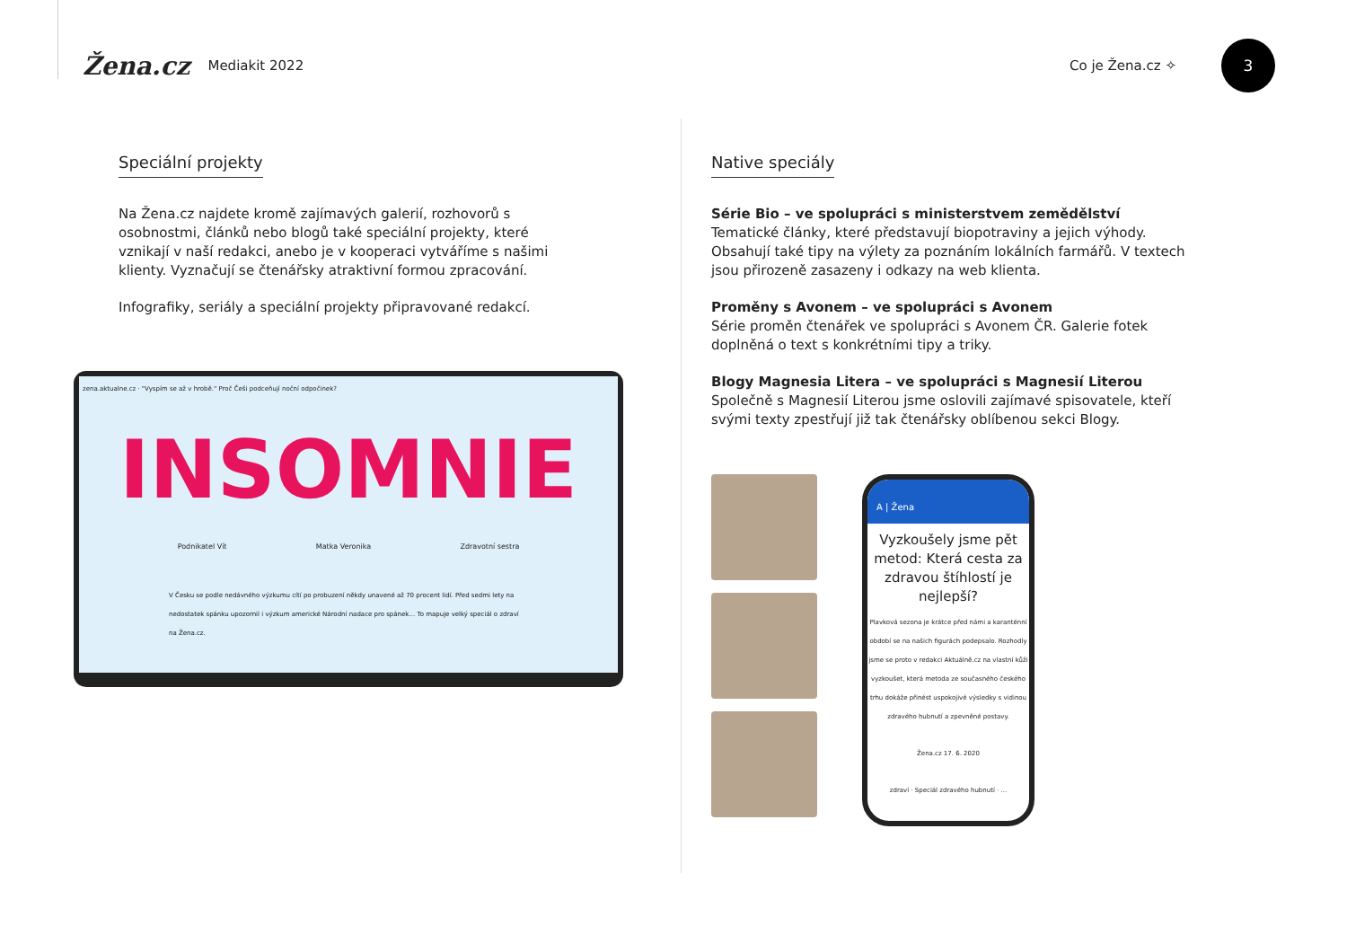Žena.cz Mediakit 2022 Co je Žena.cz ✧
3
Speciální projekty
Na Žena.cz najdete kromě zajímavých galerií, rozhovorů s osobnostmi, článků nebo blogů také speciální projekty, které vznikají v naší redakci, anebo je v kooperaci vytváříme s našimi klienty. Vyznačují se čtenářsky atraktivní formou zpracování.
Infografiky, seriály a speciální projekty připravované redakcí.
zena.aktualne.cz · "Vyspím se až v hrobě." Proč Češi podceňují noční odpočinek?
INSOMNIE
Podnikatel Vít Matka Veronika Zdravotní sestra
V Česku se podle nedávného výzkumu cítí po probuzení někdy unavené až 70 procent lidí. Před sedmi lety na nedostatek spánku upozornil i výzkum americké Národní nadace pro spánek… To mapuje velký speciál o zdraví na Žena.cz.
Native speciály
Série Bio – ve spolupráci s ministerstvem zemědělství
Tematické články, které představují biopotraviny a jejich výhody. Obsahují také tipy na výlety za poznáním lokálních farmářů. V textech jsou přirozeně zasazeny i odkazy na web klienta.
Proměny s Avonem – ve spolupráci s Avonem
Série proměn čtenářek ve spolupráci s Avonem ČR. Galerie fotek doplněná o text s konkrétními tipy a triky.
Blogy Magnesia Litera – ve spolupráci s Magnesií Literou
Společně s Magnesií Literou jsme oslovili zajímavé spisovatele, kteří svými texty zpestřují již tak čtenářsky oblíbenou sekci Blogy.
A | Žena
Vyzkoušely jsme pět metod: Která cesta za zdravou štíhlostí je nejlepší?
Plavková sezona je krátce před námi a karanténní období se na našich figurách podepsalo. Rozhodly jsme se proto v redakci Aktuálně.cz na vlastní kůži vyzkoušet, která metoda ze současného českého trhu dokáže přinést uspokojivé výsledky s vidinou zdravého hubnutí a zpevněné postavy.
Žena.cz 17. 6. 2020
zdraví · Speciál zdravého hubnutí · ...